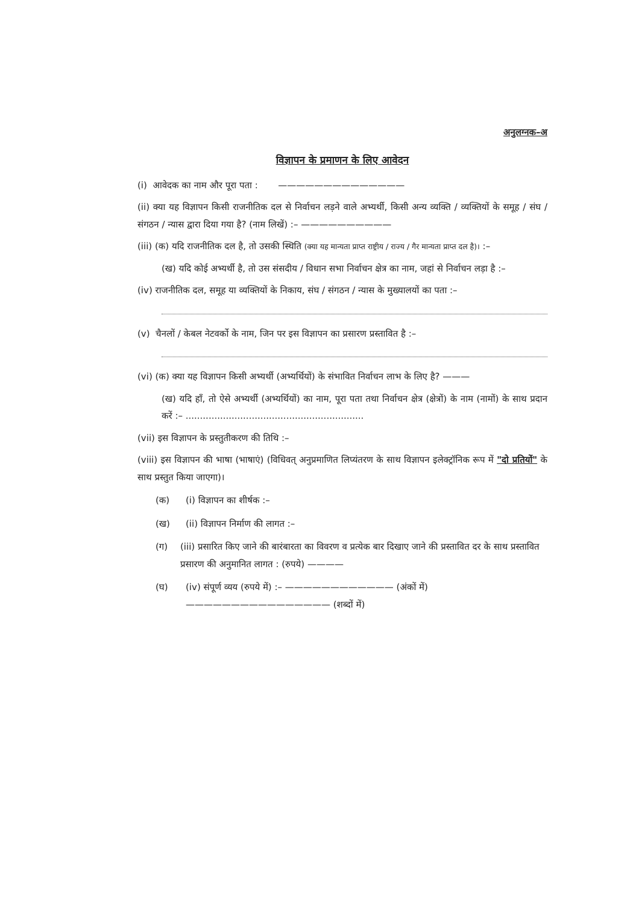अनुलग्नक–अ
विज्ञापन के प्रमाणन के लिए आवेदन
(i) आवेदक का नाम और पूरा पता : ——————————————
(ii) क्या यह विज्ञापन किसी राजनीतिक दल से निर्वाचन लड़ने वाले अभ्यर्थी, किसी अन्य व्यक्ति / व्यक्तियों के समूह / संघ / संगठन / न्यास द्वारा दिया गया है? (नाम लिखें) :– ——————————
(iii) (क) यदि राजनीतिक दल है, तो उसकी स्थिति (क्या यह मान्यता प्राप्त राष्ट्रीय / राज्य / गैर मान्यता प्राप्त दल है)। :–
(ख) यदि कोई अभ्यर्थी है, तो उस संसदीय / विधान सभा निर्वाचन क्षेत्र का नाम, जहां से निर्वाचन लड़ा है :–
(iv) राजनीतिक दल, समूह या व्यक्तियों के निकाय, संघ / संगठन / न्यास के मुख्यालयों का पता :–
(v) चैनलों / केबल नेटवर्को के नाम, जिन पर इस विज्ञापन का प्रसारण प्रस्तावित है :–
(vi) (क) क्या यह विज्ञापन किसी अभ्यर्थी (अभ्यर्थियों) के संभावित निर्वाचन लाभ के लिए है? ———
(ख) यदि हाँ, तो ऐसे अभ्यर्थी (अभ्यर्थियों) का नाम, पूरा पता तथा निर्वाचन क्षेत्र (क्षेत्रों) के नाम (नामों) के साथ प्रदान करें :– ..............................................................
(vii) इस विज्ञापन के प्रस्तुतीकरण की तिथि :–
(viii) इस विज्ञापन की भाषा (भाषाएं) (विधिवत् अनुप्रमाणित लिप्यंतरण के साथ विज्ञापन इलेक्ट्रॉनिक रूप में "दो प्रतियों" के साथ प्रस्तुत किया जाएगा)।
(क) (i) विज्ञापन का शीर्षक :–
(ख) (ii) विज्ञापन निर्माण की लागत :–
(ग) (iii) प्रसारित किए जाने की बारंबारता का विवरण व प्रत्येक बार दिखाए जाने की प्रस्तावित दर के साथ प्रस्तावित प्रसारण की अनुमानित लागत : (रुपये) ————
(घ) (iv) संपूर्ण व्यय (रुपये में) :– ———————————— (अंकों में)
———————————————— (शब्दों में)